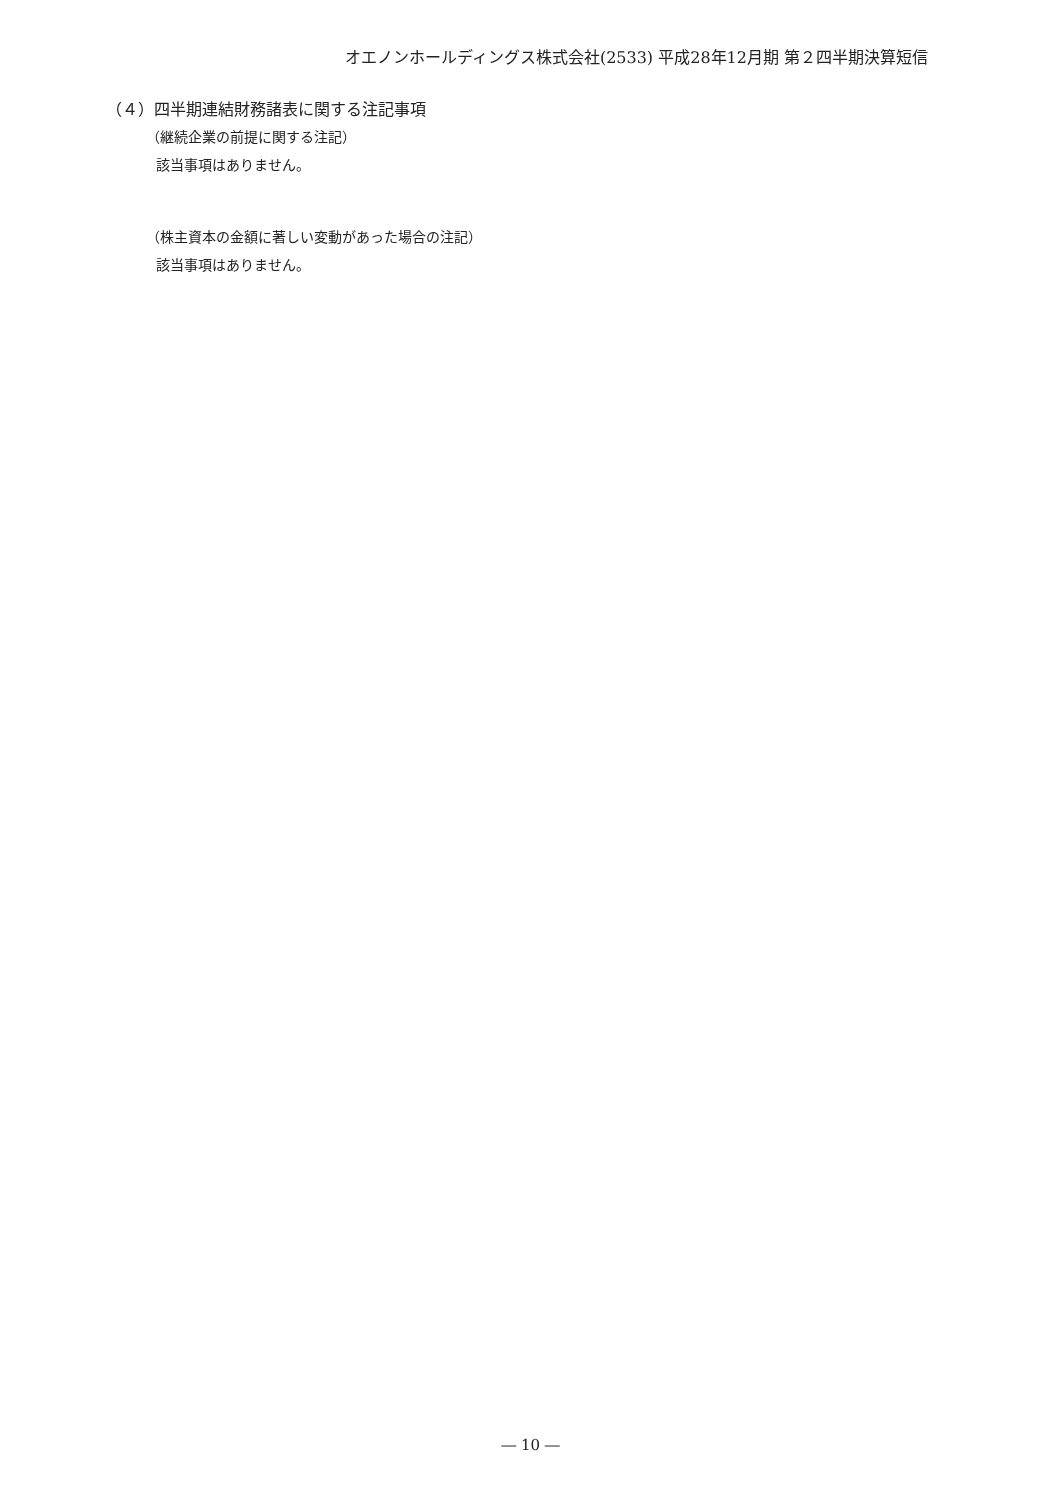オエノンホールディングス株式会社(2533) 平成28年12月期 第２四半期決算短信
（４）四半期連結財務諸表に関する注記事項
（継続企業の前提に関する注記）
該当事項はありません。
（株主資本の金額に著しい変動があった場合の注記）
該当事項はありません。
― 10 ―